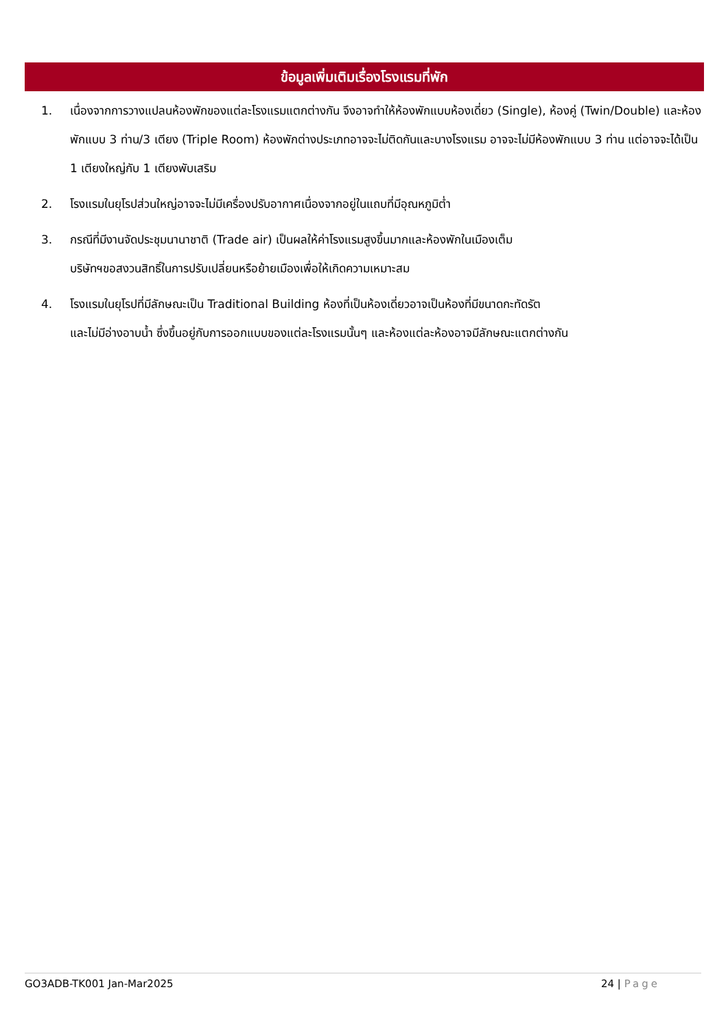ข้อมูลเพิ่มเติมเรื่องโรงแรมที่พัก
1. เนื่องจากการวางแปลนห้องพักของแต่ละโรงแรมแตกต่างกัน จึงอาจทำให้ห้องพักแบบห้องเดี่ยว (Single), ห้องคู่ (Twin/Double) และห้องพักแบบ 3 ท่าน/3 เตียง (Triple Room) ห้องพักต่างประเภทอาจจะไม่ติดกันและบางโรงแรม อาจจะไม่มีห้องพักแบบ 3 ท่าน แต่อาจจะได้เป็น 1 เตียงใหญ่กับ 1 เตียงพับเสริม
2. โรงแรมในยุโรปส่วนใหญ่อาจจะไม่มีเครื่องปรับอากาศเนื่องจากอยู่ในแถบที่มีอุณหภูมิต่ำ
3. กรณีที่มีงานจัดประชุมนานาชาติ (Trade air) เป็นผลให้ค่าโรงแรมสูงขึ้นมากและห้องพักในเมืองเต็ม
บริษัทฯขอสงวนสิทธิ์ในการปรับเปลี่ยนหรือย้ายเมืองเพื่อให้เกิดความเหมาะสม
4. โรงแรมในยุโรปที่มีลักษณะเป็น Traditional Building ห้องที่เป็นห้องเดี่ยวอาจเป็นห้องที่มีขนาดกะทัดรัต
และไม่มีอ่างอาบน้ำ ซึ่งขึ้นอยู่กับการออกแบบของแต่ละโรงแรมนั้นๆ และห้องแต่ละห้องอาจมีลักษณะแตกต่างกัน
GO3ADB-TK001 Jan-Mar2025 24 | Page